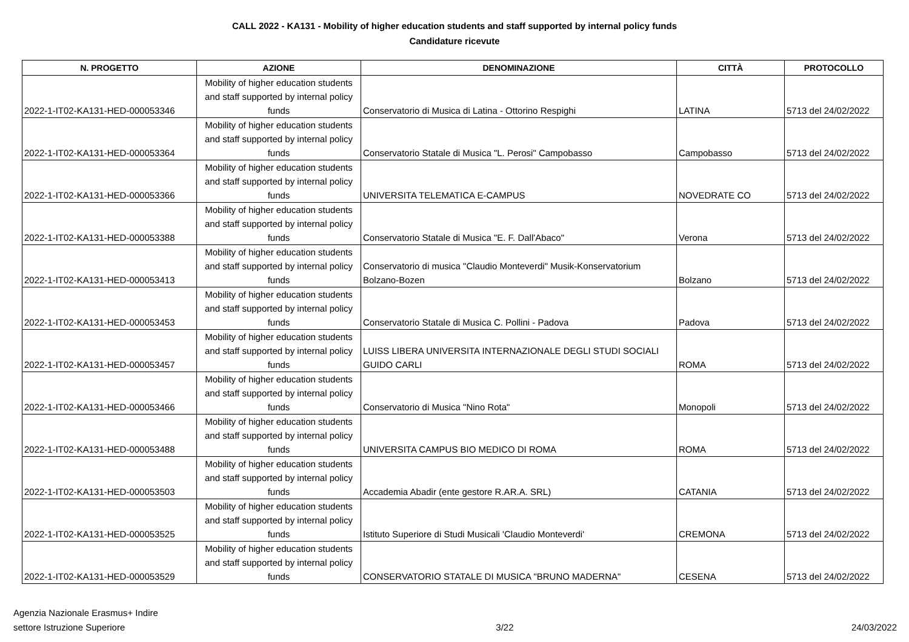CALL 2022 - KA131 - Mobility of higher education students and staff supported by internal policy funds
Candidature ricevute
| N. PROGETTO | AZIONE | DENOMINAZIONE | CITTÀ | PROTOCOLLO |
| --- | --- | --- | --- | --- |
| 2022-1-IT02-KA131-HED-000053346 | Mobility of higher education students and staff supported by internal policy funds | Conservatorio di Musica di Latina - Ottorino Respighi | LATINA | 5713 del 24/02/2022 |
| 2022-1-IT02-KA131-HED-000053364 | Mobility of higher education students and staff supported by internal policy funds | Conservatorio Statale di Musica "L. Perosi" Campobasso | Campobasso | 5713 del 24/02/2022 |
| 2022-1-IT02-KA131-HED-000053366 | Mobility of higher education students and staff supported by internal policy funds | UNIVERSITA TELEMATICA E-CAMPUS | NOVEDRATE CO | 5713 del 24/02/2022 |
| 2022-1-IT02-KA131-HED-000053388 | Mobility of higher education students and staff supported by internal policy funds | Conservatorio Statale di Musica "E. F. Dall'Abaco" | Verona | 5713 del 24/02/2022 |
| 2022-1-IT02-KA131-HED-000053413 | Mobility of higher education students and staff supported by internal policy funds | Conservatorio di musica "Claudio Monteverdi" Musik-Konservatorium Bolzano-Bozen | Bolzano | 5713 del 24/02/2022 |
| 2022-1-IT02-KA131-HED-000053453 | Mobility of higher education students and staff supported by internal policy funds | Conservatorio Statale di Musica C. Pollini - Padova | Padova | 5713 del 24/02/2022 |
| 2022-1-IT02-KA131-HED-000053457 | Mobility of higher education students and staff supported by internal policy funds | LUISS LIBERA UNIVERSITA INTERNAZIONALE DEGLI STUDI SOCIALI GUIDO CARLI | ROMA | 5713 del 24/02/2022 |
| 2022-1-IT02-KA131-HED-000053466 | Mobility of higher education students and staff supported by internal policy funds | Conservatorio di Musica "Nino Rota" | Monopoli | 5713 del 24/02/2022 |
| 2022-1-IT02-KA131-HED-000053488 | Mobility of higher education students and staff supported by internal policy funds | UNIVERSITA CAMPUS BIO MEDICO DI ROMA | ROMA | 5713 del 24/02/2022 |
| 2022-1-IT02-KA131-HED-000053503 | Mobility of higher education students and staff supported by internal policy funds | Accademia Abadir (ente gestore R.AR.A. SRL) | CATANIA | 5713 del 24/02/2022 |
| 2022-1-IT02-KA131-HED-000053525 | Mobility of higher education students and staff supported by internal policy funds | Istituto Superiore di Studi Musicali 'Claudio Monteverdi' | CREMONA | 5713 del 24/02/2022 |
| 2022-1-IT02-KA131-HED-000053529 | Mobility of higher education students and staff supported by internal policy funds | CONSERVATORIO STATALE DI MUSICA "BRUNO MADERNA" | CESENA | 5713 del 24/02/2022 |
Agenzia Nazionale Erasmus+ Indire
settore Istruzione Superiore
3/22
24/03/2022